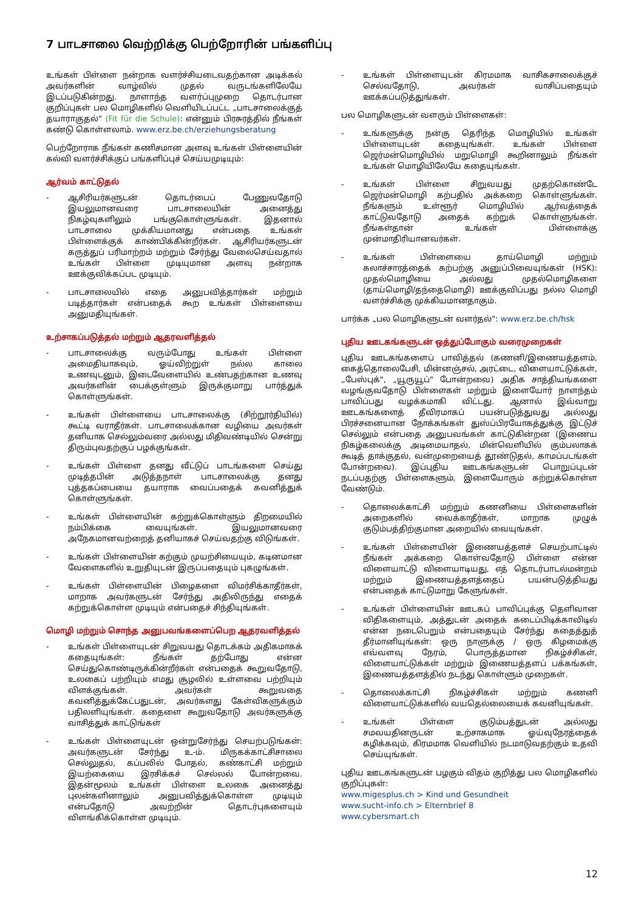7 பாடசாலை வெற்றிக்கு பெற்றோரின் பங்களிப்பு
உங்கள் பிள்ளை நன்றாக வளர்ச்சியடைவதற்கான அடிக்கல் அவர்களின் வாழ்வில் முதல் வருடங்களிலேயே இடப்படுகின்றது. நாளாந்த வளர்ப்புமுறை தொடர்பான குறிப்புகள் பல மொழிகளில் வெளியிடப்பட்ட „பாடசாலைக்குத் தயாராகுதல்" (Fit für die Schule): என்னும் பிரசுரத்தில் நீங்கள் கண்டு கொள்ளலாம். www.erz.be.ch/erziehungsberatung
பெற்றோராக நீங்கள் கணிசமான அளவு உங்கள் பிள்ளையின் கல்வி வளர்ச்சிக்குப் பங்களிப்புச் செய்யமுடியும்:
ஆர்வம் காட்டுதல்
- ஆசிரியர்களுடன் தொடர்பைப் பேணுவதோடு இயலுமானவரை பாடசாலையின் அனைத்து நிகழ்வுகளிலும் பங்குகொள்ளுங்கள். இதனால் பாடசாலை முக்கியமானது என்பதை உங்கள் பிள்ளைக்குக் காண்பிக்கின்றீர்கள். ஆசிரியர்களுடன் கருத்துப் பரிமாற்றம் மற்றும் சேர்ந்து வேலைசெய்வதால் உங்கள் பிள்ளை முடியுமான அளவு நன்றாக ஊக்குவிக்கப்பட முடியும்.
- பாடசாலையில் எதை அனுபவித்தார்கள் மற்றும் படித்தார்கள் என்பதைக் கூற உங்கள் பிள்ளையை அனுமதியுங்கள்.
உற்சாகப்படுத்தல் மற்றும் ஆதரவளித்தல்
- பாடசாலைக்கு வரும்போது உங்கள் பிள்ளை அமைதியாகவும், ஓய்விற்றுள் நல்ல காலை உணவுடனும், இடைவேளையில் உண்பதற்கான உணவு அவர்களின் பைக்குள்ளும் இருக்குமாறு பார்த்துக் கொள்ளுங்கள்.
- உங்கள் பிள்ளையை பாடசாலைக்கு (சிற்றூர்தியில்) கூட்டி வராதீர்கள். பாடசாலைக்கான வழியை அவர்கள் தனியாக செல்லும்வரை அல்லது மிதிவண்டியில் சென்று திரும்புவதற்குப் பழக்குங்கள்.
- உங்கள் பிள்ளை தனது வீட்டுப் பாடங்களை செய்து முடித்தபின் அடுத்தநாள் பாடசாலைக்கு தனது புத்தகப்பையை தயாராக வைப்பதைக் கவனித்துக் கொள்ளுங்கள்.
- உங்கள் பிள்ளையின் கற்றுக்கொள்ளும் திறமையில் நம்பிக்கை வையுங்கள். இயலுமானவரை அநேகமானவற்றைத் தனியாகச் செய்வதற்கு விடுங்கள்.
- உங்கள் பிள்ளையின் கற்கும் முயற்சியையும், கடினமான வேளைகளில் உறுதியுடன் இருப்பதையும் புகழுங்கள்.
- உங்கள் பிள்ளையின் பிழைகளை விமர்சிக்காதீர்கள், மாறாக அவர்களுடன் சேர்ந்து அதிலிருந்து எதைக் கற்றுக்கொள்ள முடியும் என்பதைச் சிந்தியுங்கள்.
மொழி மற்றும் சொந்த அனுபவங்களைப்பெற ஆதரவளித்தல்
- உங்கள் பிள்ளையுடன் சிறுவயது தொடக்கம் அதிகமாகக் கதையுங்கள்: நீங்கள் தற்போது என்ன செய்துகொண்டிருக்கின்றீர்கள் என்பதைக் கூறுவதோடு, உலகைப் பற்றியும் எமது சூழலில் உள்ளவை பற்றியும் விளக்குங்கள். அவர்கள் கூறுவதை கவனித்துக்கேட்பதுடன், அவர்களது கேள்விகளுக்கும் பதிலளியுங்கள். கதைளை கூறுவதோடு அவர்களுக்கு வாசித்துக் காட்டுங்கள்
- உங்கள் பிள்ளையுடன் ஒன்றுசேர்ந்து செயற்படுங்கள்: அவர்களுடன் சேர்ந்து உ-ம். மிருகக்காட்சிசாலை செல்லுதல், கப்பலில் போதல், கண்காட்சி மற்றும் இயற்கையை இரசிக்கச் செல்லல் போன்றவை. இதன்மூலம் உங்கள் பிள்ளை உலகை அனைத்து புலன்களினாலும் அனுபவித்துக்கொள்ள முடியும் என்பதோடு அவற்றின் தொடர்புகளையும் விளங்கிக்கொள்ள முடியும்.
- உங்கள் பிள்ளையுடன் கிரமமாக வாசிகசாலைக்குச் செல்வதோடு, அவர்கள் வாசிப்பதையும் ஊக்கப்படுத்துங்கள்.
பல மொழிகளுடன் வளரும் பிள்ளைகள்:
- உங்களுக்கு நன்கு தெரிந்த மொழியில் உங்கள் பிள்ளையுடன் கதையுங்கள். உங்கள் பிள்ளை ஜெர்மன்மொழியில் மறுமொழி கூறினாலும் நீங்கள் உங்கள் மொழியிலேயே கதையுங்கள்.
- உங்கள் பிள்ளை சிறுவயது முதற்கொண்டே ஜெர்மன்மொழி கற்பதில் அக்கறை கொள்ளுங்கள். நீங்களும் உள்ளூர் மொழியில் ஆர்வத்தைக் காட்டுவதோடு அதைக் கற்றுக் கொள்ளுங்கள். நீங்கள்தான் உங்கள் பிள்ளைக்கு முன்மாதிரியானவர்கள்.
- உங்கள் பிள்ளையை தாய்மொழி மற்றும் கலாச்சாரத்தைக் கற்பற்கு அனுப்பிவையுங்கள் (HSK): முதல்மொழியை அல்லது முதல்மொழிகளை (தாய்மொழி/தந்தைமொழி) ஊக்குவிப்பது நல்ல மொழி வளர்ச்சிக்கு முக்கியமானதாகும்.
பார்க்க „பல மொழிகளுடன் வளர்தல்": www.erz.be.ch/hsk
புதிய ஊடகங்களுடன் ஒத்துப்போகும் வரைமுறைகள்
புதிய ஊடகங்களைப் பாவித்தல் (கணனி/இணையத்தளம், கைத்தொலைபேசி, மின்னஞ்சல், அரட்டை, விளையாட்டுக்கள், „பேஸ்புக்", „யூருயூப்" போன்றவை) அதிக சாத்தியங்களை வழங்குவதோடு பிள்ளைகள் மற்றும் இளையோர் நாளந்தம் பாவிப்பது வழக்கமாகி விட்டது. ஆனால் இவ்வாறு ஊடகங்களைத் தீவிரமாகப் பயன்படுத்துவது அல்லது பிரச்சனையான நோக்கங்கள் துஸ்ப்பிரயோகத்துக்கு இட்டுச் செல்லும் என்பதை அனுபவங்கள் காட்டுகின்றன (இணைய நிகழ்கலைக்கு அடிமையாதல், மின்வெளியில் கும்பலாகக் கூடித் தாக்குதல், வன்முறையைத் தூண்டுதல், காமப்படங்கள் போன்றவை). இப்புதிய ஊடகங்களுடன் பொறுப்புடன் நடப்பதற்கு பிள்ளைகளும், இளையோரும் கற்றுக்கொள்ள வேண்டும்.
- தொலைக்காட்சி மற்றும் கணனியை பிள்ளைகளின் அறைகளில் வைக்காதீர்கள், மாறாக முழுக் குடும்பத்திற்குமான அறையில் வையுங்கள்.
- உங்கள் பிள்ளையின் இணையத்தளச் செயற்பாட்டில் நீங்கள் அக்கறை கொள்வதோடு பிள்ளை என்ன விளையாட்டு விளையாடியது, எத் தொடர்பாடல்மன்றம் மற்றும் இணையத்தளத்தைப் பயன்படுத்தியது என்பதைக் காட்டுமாறு கேளுங்கள்.
- உங்கள் பிள்ளையின் ஊடகப் பாவிப்புக்கு தெளிவான விதிகளையும், அத்துடன் அதைக் கடைப்பிடிக்காவிடில் என்ன நடைபெறும் என்பதையும் சேர்ந்து கதைத்துத் தீர்மானியுங்கள்: ஒரு நாளுக்கு / ஒரு கிழமைக்கு எவ்வளவு நேரம், பொருத்தமான நிகழ்ச்சிகள், விளையாட்டுக்கள் மற்றும் இணையத்தளப் பக்கங்கள், இணையத்தளத்தில் நடந்து கொள்ளும் முறைகள்.
- தொலைக்காட்சி நிகழ்ச்சிகள் மற்றும் கணனி விளையாட்டுக்களில் வயதெல்லையைக் கவனியுங்கள்.
- உங்கள் பிள்ளை குடும்பத்துடன் அல்லது சமவயதினருடன் உற்சாகமாக ஓய்வுநேரத்தைக் கழிக்கவும், கிரமமாக வெளியில் நடமாடுவதற்கும் உதவி செய்யுங்கள்.
புதிய ஊடகங்களுடன் பழகும் விதம் குறித்து பல மொழிகளில் குறிப்புகள்:
www.migesplus.ch > Kind und Gesundheit
www.sucht-info.ch > Elternbrief 8
www.cybersmart.ch
12